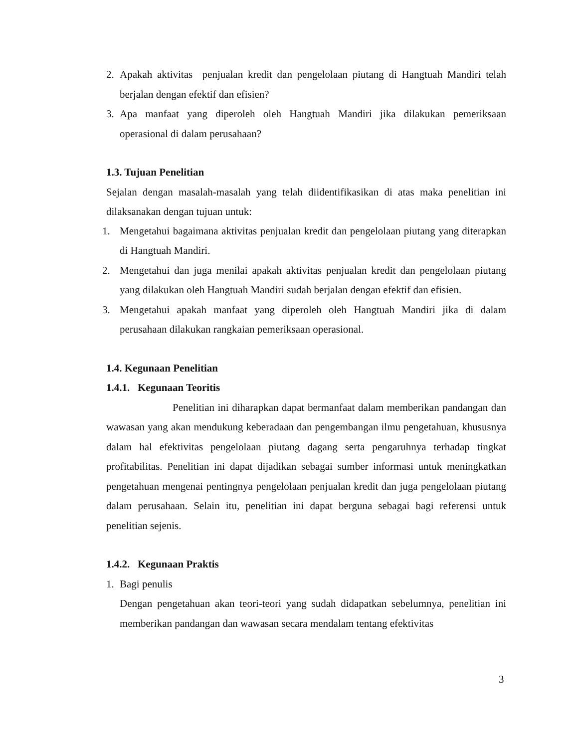2. Apakah aktivitas penjualan kredit dan pengelolaan piutang di Hangtuah Mandiri telah berjalan dengan efektif dan efisien?
3. Apa manfaat yang diperoleh oleh Hangtuah Mandiri jika dilakukan pemeriksaan operasional di dalam perusahaan?
1.3. Tujuan Penelitian
Sejalan dengan masalah-masalah yang telah diidentifikasikan di atas maka penelitian ini dilaksanakan dengan tujuan untuk:
1. Mengetahui bagaimana aktivitas penjualan kredit dan pengelolaan piutang yang diterapkan di Hangtuah Mandiri.
2. Mengetahui dan juga menilai apakah aktivitas penjualan kredit dan pengelolaan piutang yang dilakukan oleh Hangtuah Mandiri sudah berjalan dengan efektif dan efisien.
3. Mengetahui apakah manfaat yang diperoleh oleh Hangtuah Mandiri jika di dalam perusahaan dilakukan rangkaian pemeriksaan operasional.
1.4. Kegunaan Penelitian
1.4.1. Kegunaan Teoritis
Penelitian ini diharapkan dapat bermanfaat dalam memberikan pandangan dan wawasan yang akan mendukung keberadaan dan pengembangan ilmu pengetahuan, khususnya dalam hal efektivitas pengelolaan piutang dagang serta pengaruhnya terhadap tingkat profitabilitas. Penelitian ini dapat dijadikan sebagai sumber informasi untuk meningkatkan pengetahuan mengenai pentingnya pengelolaan penjualan kredit dan juga pengelolaan piutang dalam perusahaan. Selain itu, penelitian ini dapat berguna sebagai bagi referensi untuk penelitian sejenis.
1.4.2. Kegunaan Praktis
1. Bagi penulis
Dengan pengetahuan akan teori-teori yang sudah didapatkan sebelumnya, penelitian ini memberikan pandangan dan wawasan secara mendalam tentang efektivitas
3